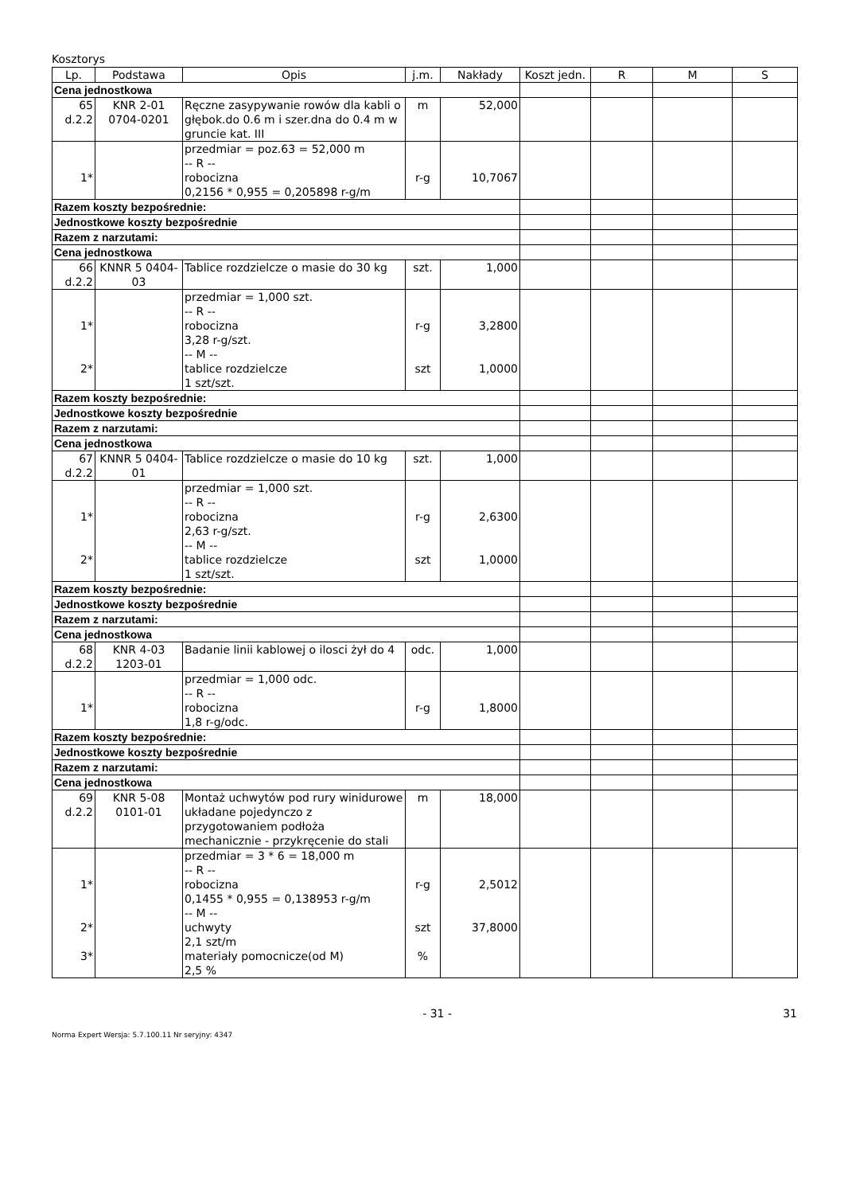Kosztorys
| Lp. | Podstawa | Opis | j.m. | Nakłady | Koszt jedn. | R | M | S |
| --- | --- | --- | --- | --- | --- | --- | --- | --- |
| Cena jednostkowa | | | | | | | | |
| 65 d.2.2 | KNR 2-01 0704-0201 | Ręczne zasypywanie rowów dla kabli o głębok.do 0.6 m i szer.dna do 0.4 m w gruncie kat. III | m | 52,000 | | | | |
| 1* | | przedmiar = poz.63 = 52,000 m -- R -- robocizna 0,2156 * 0,955 = 0,205898 r-g/m | r-g | 10,7067 | | | | |
| Razem koszty bezpośrednie: | | | | | | | | |
| Jednostkowe koszty bezpośrednie | | | | | | | | |
| Razem z narzutami: | | | | | | | | |
| Cena jednostkowa | | | | | | | | |
| 66 d.2.2 | KNNR 5 0404- 03 | Tablice rozdzielcze o masie do 30 kg | szt. | 1,000 | | | | |
| 1* 2* | | przedmiar = 1,000 szt. -- R -- robocizna 3,28 r-g/szt. -- M -- tablice rozdzielcze 1 szt/szt. | r-g szt | 3,2800 1,0000 | | | | |
| Razem koszty bezpośrednie: | | | | | | | | |
| Jednostkowe koszty bezpośrednie | | | | | | | | |
| Razem z narzutami: | | | | | | | | |
| Cena jednostkowa | | | | | | | | |
| 67 d.2.2 | KNNR 5 0404- 01 | Tablice rozdzielcze o masie do 10 kg | szt. | 1,000 | | | | |
| 1* 2* | | przedmiar = 1,000 szt. -- R -- robocizna 2,63 r-g/szt. -- M -- tablice rozdzielcze 1 szt/szt. | r-g szt | 2,6300 1,0000 | | | | |
| Razem koszty bezpośrednie: | | | | | | | | |
| Jednostkowe koszty bezpośrednie | | | | | | | | |
| Razem z narzutami: | | | | | | | | |
| Cena jednostkowa | | | | | | | | |
| 68 d.2.2 | KNR 4-03 1203-01 | Badanie linii kablowej o ilosci żył do 4 | odc. | 1,000 | | | | |
| 1* | | przedmiar = 1,000 odc. -- R -- robocizna 1,8 r-g/odc. | r-g | 1,8000 | | | | |
| Razem koszty bezpośrednie: | | | | | | | | |
| Jednostkowe koszty bezpośrednie | | | | | | | | |
| Razem z narzutami: | | | | | | | | |
| Cena jednostkowa | | | | | | | | |
| 69 d.2.2 | KNR 5-08 0101-01 | Montaż uchwytów pod rury winidurowe układane pojedynczo z przygotowaniem podłoża mechanicznie - przykręcenie do stali | m | 18,000 | | | | |
| 1* 2* 3* | | przedmiar = 3 * 6 = 18,000 m -- R -- robocizna 0,1455 * 0,955 = 0,138953 r-g/m -- M -- uchwyty 2,1 szt/m materiały pomocnicze(od M) 2,5 % | r-g szt % | 2,5012 37,8000 | | | | |
- 31 - 31
Norma Expert Wersja: 5.7.100.11 Nr seryjny: 4347